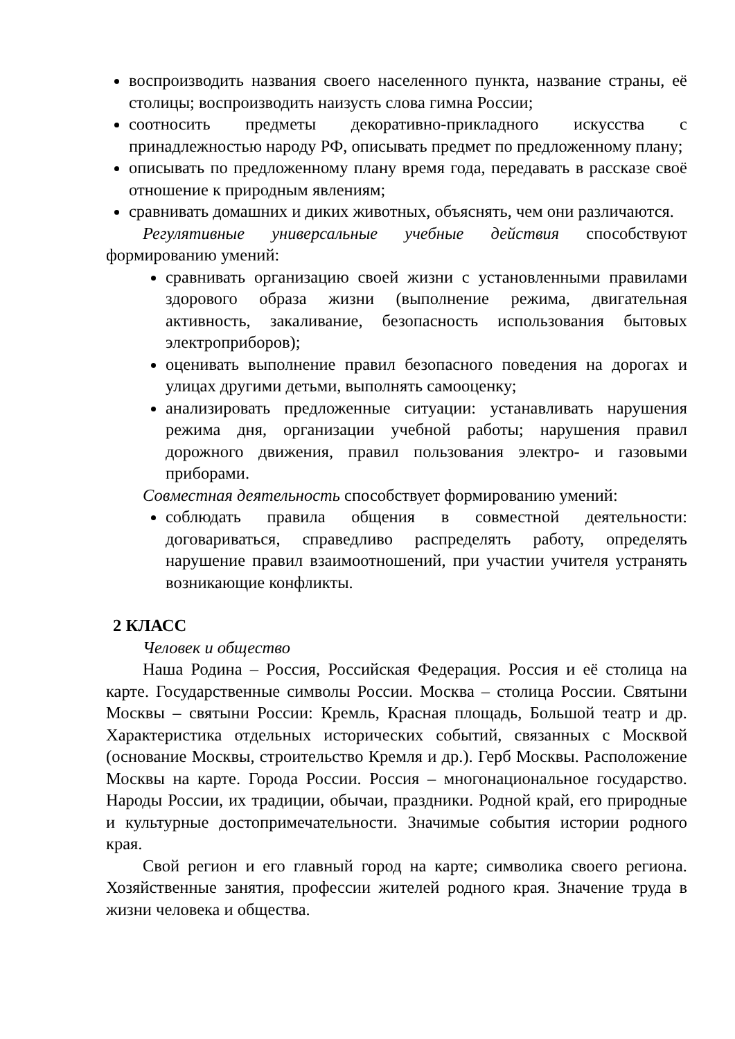воспроизводить названия своего населенного пункта, название страны, её столицы; воспроизводить наизусть слова гимна России;
соотносить предметы декоративно-прикладного искусства с принадлежностью народу РФ, описывать предмет по предложенному плану;
описывать по предложенному плану время года, передавать в рассказе своё отношение к природным явлениям;
сравнивать домашних и диких животных, объяснять, чем они различаются.
Регулятивные универсальные учебные действия способствуют формированию умений:
сравнивать организацию своей жизни с установленными правилами здорового образа жизни (выполнение режима, двигательная активность, закаливание, безопасность использования бытовых электроприборов);
оценивать выполнение правил безопасного поведения на дорогах и улицах другими детьми, выполнять самооценку;
анализировать предложенные ситуации: устанавливать нарушения режима дня, организации учебной работы; нарушения правил дорожного движения, правил пользования электро- и газовыми приборами.
Совместная деятельность способствует формированию умений:
соблюдать правила общения в совместной деятельности: договариваться, справедливо распределять работу, определять нарушение правил взаимоотношений, при участии учителя устранять возникающие конфликты.
2 КЛАСС
Человек и общество
Наша Родина – Россия, Российская Федерация. Россия и её столица на карте. Государственные символы России. Москва – столица России. Святыни Москвы – святыни России: Кремль, Красная площадь, Большой театр и др. Характеристика отдельных исторических событий, связанных с Москвой (основание Москвы, строительство Кремля и др.). Герб Москвы. Расположение Москвы на карте. Города России. Россия – многонациональное государство. Народы России, их традиции, обычаи, праздники. Родной край, его природные и культурные достопримечательности. Значимые события истории родного края.
Свой регион и его главный город на карте; символика своего региона. Хозяйственные занятия, профессии жителей родного края. Значение труда в жизни человека и общества.